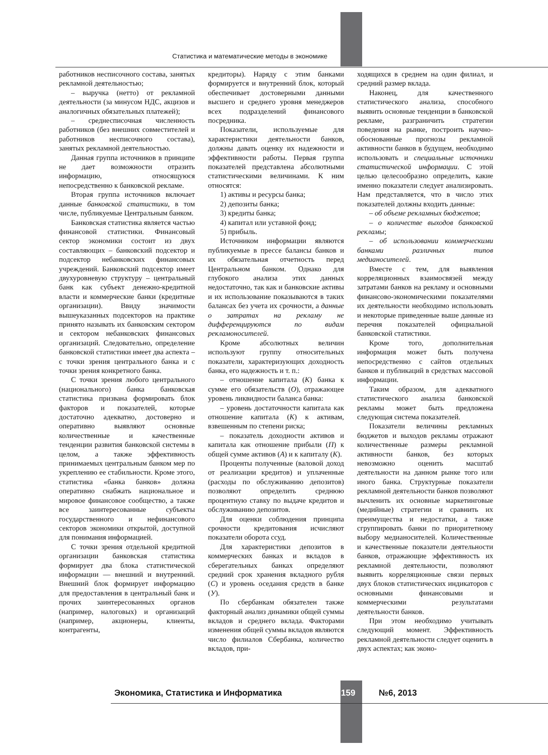Статистика и математические методы в экономике
работников несписочного состава, занятых рекламной деятельностью;
– выручка (нетто) от рекламной деятельности (за минусом НДС, акцизов и аналогичных обязательных платежей);
– среднесписочная численность работников (без внешних совместителей и работников несписочного состава), занятых рекламной деятельностью.
Данная группа источников в принципе не дает возможности отразить информацию, относящуюся непосредственно к банковской рекламе.
Вторая группа источников включает данные банковской статистики, в том числе, публикуемые Центральным банком.
Банковская статистика является частью финансовой статистики. Финансовый сектор экономики состоит из двух составляющих – банковский подсектор и подсектор небанковских финансовых учреждений. Банковский подсектор имеет двухуровневую структуру – центральный банк как субъект денежно-кредитной власти и коммерческие банки (кредитные организации). Ввиду значимости вышеуказанных подсекторов на практике принято называть их банковским сектором и сектором небанковских финансовых организаций. Следовательно, определение банковской статистики имеет два аспекта – с точки зрения центрального банка и с точки зрения конкретного банка.
С точки зрения любого центрального (национального) банка банковская статистика призвана формировать блок факторов и показателей, которые достаточно адекватно, достоверно и оперативно выявляют основные количественные и качественные тенденции развития банковской системы в целом, а также эффективность принимаемых центральным банком мер по укреплению ее стабильности. Кроме этого, статистика «банка банков» должна оперативно снабжать национальное и мировое финансовое сообщество, а также все заинтересованные субъекты государственного и нефинансового секторов экономики открытой, доступной для понимания информацией.
С точки зрения отдельной кредитной организации банковская статистика формирует два блока статистической информации — внешний и внутренний. Внешний блок формирует информацию для предоставления в центральный банк и прочих заинтересованных органов (например, налоговых) и организаций (например, акционеры, клиенты, контрагенты,
кредиторы). Наряду с этим банками формируется и внутренний блок, который обеспечивает достоверными данными высшего и среднего уровня менеджеров всех подразделений финансового посредника.
Показатели, используемые для характеристики деятельности банков, должны давать оценку их надежности и эффективности работы. Первая группа показателей представлена абсолютными статистическими величинами. К ним относятся:
1) активы и ресурсы банка;
2) депозиты банка;
3) кредиты банка;
4) капитал или уставной фонд;
5) прибыль.
Источником информации являются публикуемые в прессе балансы банков и их обязательная отчетность перед Центральном банком. Однако для глубокого анализа этих данных недостаточно, так как и банковские активы и их использование показываются в таких балансах без учета их срочности, а данные о затратах на рекламу не дифференцируются по видам рекламоносителей.
Кроме абсолютных величин используют группу относительных показатели, характеризующих доходность банка, его надежность и т. п.:
– отношение капитала (К) банка к сумме его обязательств (О), отражающее уровень ликвидности баланса банка:
– уровень достаточности капитала как отношение капитала (К) к активам, взвешенным по степени риска;
– показатель доходности активов и капитала как отношение прибыли (П) к общей сумме активов (А) и к капиталу (К).
Проценты полученные (валовой доход от реализации кредитов) и уплаченные (расходы по обслуживанию депозитов) позволяют определить среднюю процентную ставку по выдаче кредитов и обслуживанию депозитов.
Для оценки соблюдения принципа срочности кредитования исчисляют показатели оборота ссуд.
Для характеристики депозитов в коммерческих банках и вкладов в сберегательных банках определяют средний срок хранения вкладного рубля (С) и уровень оседания средств в банке (У).
По сбербанкам обязателен также факторный анализ динамики общей суммы вкладов и среднего вклада. Факторами изменения общей суммы вкладов являются число филиалов Сбербанка, количество вкладов, при-
ходящихся в среднем на один филиал, и средний размер вклада.
Наконец, для качественного статистического анализа, способного выявить основные тенденции в банковской рекламе, разграничить стратегии поведения на рынке, построить научно-обоснованные прогнозы рекламной активности банков в будущем, необходимо использовать и специальные источники статистической информации. С этой целью целесообразно определить, какие именно показатели следует анализировать. Нам представляется, что в число этих показателей должны входить данные:
– об объеме рекламных бюджетов;
– о количестве выходов банковской рекламы;
– об использовании коммерческими банками различных типов медианосителей.
Вместе с тем, для выявления корреляционных взаимосвязей между затратами банков на рекламу и основными финансово-экономическими показателями их деятельности необходимо использовать и некоторые приведенные выше данные из перечня показателей официальной банковской статистики.
Кроме того, дополнительная информация может быть получена непосредственно с сайтов отдельных банков и публикаций в средствах массовой информации.
Таким образом, для адекватного статистического анализа банковской рекламы может быть предложена следующая система показателей.
Показатели величины рекламных бюджетов и выходов рекламы отражают количественные размеры рекламной активности банков, без которых невозможно оценить масштаб деятельности на данном рынке того или иного банка. Структурные показатели рекламной деятельности банков позволяют вычленить их основные маркетинговые (медийные) стратегии и сравнить их преимущества и недостатки, а также сгруппировать банки по приоритетному выбору медианосителей. Количественные и качественные показатели деятельности банков, отражающие эффективность их рекламной деятельности, позволяют выявить корреляционные связи первых двух блоков статистических индикаторов с основными финансовыми и коммерческими результатами деятельности банков.
При этом необходимо учитывать следующий момент. Эффективность рекламной деятельности следует оценить в двух аспектах; как эконо-
Экономика, Статистика и Информатика 159 №6, 2013